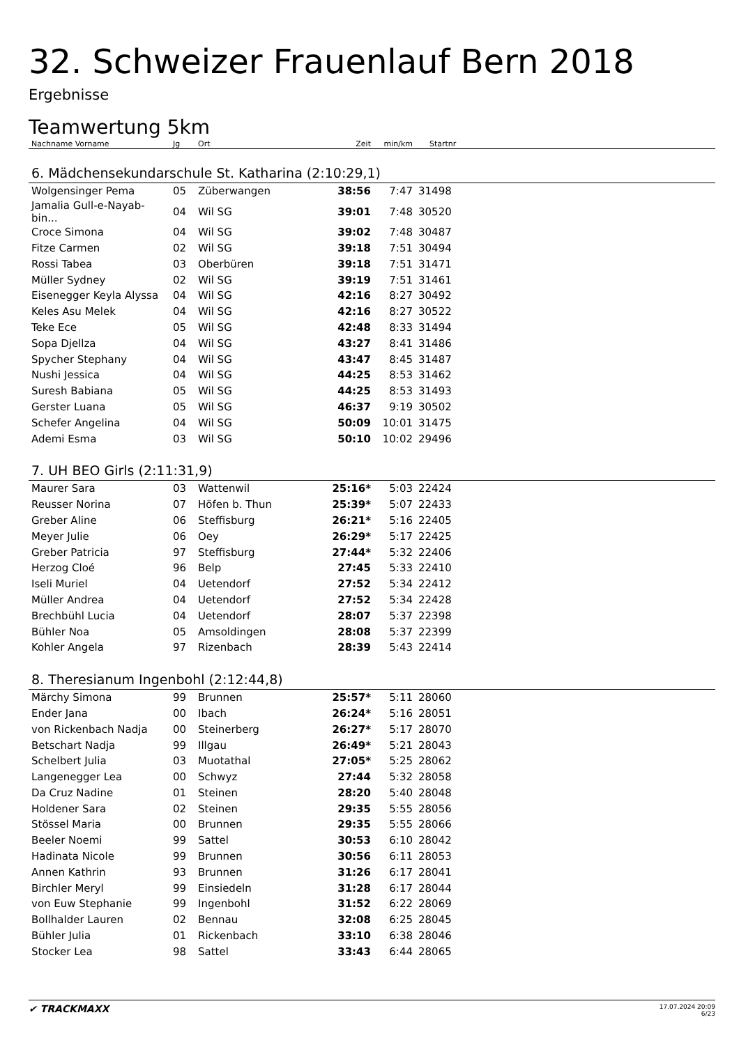32. Schweizer Frauenlauf Bern 2018
Ergebnisse
Teamwertung 5km
| Nachname Vorname | Jg | Ort | Zeit | min/km | Startnr | |
| --- | --- | --- | --- | --- | --- | --- |
| 6. Mädchensekundarschule St. Katharina (2:10:29,1) | | | | | | |
| Wolgensinger Pema | 05 | Züberwangen | 38:56 | 7:47 | 31498 | |
| Jamalia Gull-e-Nayab-bin... | 04 | Wil SG | 39:01 | 7:48 | 30520 | |
| Croce Simona | 04 | Wil SG | 39:02 | 7:48 | 30487 | |
| Fitze Carmen | 02 | Wil SG | 39:18 | 7:51 | 30494 | |
| Rossi Tabea | 03 | Oberbüren | 39:18 | 7:51 | 31471 | |
| Müller Sydney | 02 | Wil SG | 39:19 | 7:51 | 31461 | |
| Eisenegger Keyla Alyssa | 04 | Wil SG | 42:16 | 8:27 | 30492 | |
| Keles Asu Melek | 04 | Wil SG | 42:16 | 8:27 | 30522 | |
| Teke Ece | 05 | Wil SG | 42:48 | 8:33 | 31494 | |
| Sopa Djellza | 04 | Wil SG | 43:27 | 8:41 | 31486 | |
| Spycher Stephany | 04 | Wil SG | 43:47 | 8:45 | 31487 | |
| Nushi Jessica | 04 | Wil SG | 44:25 | 8:53 | 31462 | |
| Suresh Babiana | 05 | Wil SG | 44:25 | 8:53 | 31493 | |
| Gerster Luana | 05 | Wil SG | 46:37 | 9:19 | 30502 | |
| Schefer Angelina | 04 | Wil SG | 50:09 | 10:01 | 31475 | |
| Ademi Esma | 03 | Wil SG | 50:10 | 10:02 | 29496 | |
| 7. UH BEO Girls (2:11:31,9) | | | | | | |
| Maurer Sara | 03 | Wattenwil | 25:16* | 5:03 | 22424 | |
| Reusser Norina | 07 | Höfen b. Thun | 25:39* | 5:07 | 22433 | |
| Greber Aline | 06 | Steffisburg | 26:21* | 5:16 | 22405 | |
| Meyer Julie | 06 | Oey | 26:29* | 5:17 | 22425 | |
| Greber Patricia | 97 | Steffisburg | 27:44* | 5:32 | 22406 | |
| Herzog Cloé | 96 | Belp | 27:45 | 5:33 | 22410 | |
| Iseli Muriel | 04 | Uetendorf | 27:52 | 5:34 | 22412 | |
| Müller Andrea | 04 | Uetendorf | 27:52 | 5:34 | 22428 | |
| Brechbühl Lucia | 04 | Uetendorf | 28:07 | 5:37 | 22398 | |
| Bühler Noa | 05 | Amsoldingen | 28:08 | 5:37 | 22399 | |
| Kohler Angela | 97 | Rizenbach | 28:39 | 5:43 | 22414 | |
| 8. Theresianum Ingenbohl (2:12:44,8) | | | | | | |
| Märchy Simona | 99 | Brunnen | 25:57* | 5:11 | 28060 | |
| Ender Jana | 00 | Ibach | 26:24* | 5:16 | 28051 | |
| von Rickenbach Nadja | 00 | Steinerberg | 26:27* | 5:17 | 28070 | |
| Betschart Nadja | 99 | Illgau | 26:49* | 5:21 | 28043 | |
| Schelbert Julia | 03 | Muotathal | 27:05* | 5:25 | 28062 | |
| Langenegger Lea | 00 | Schwyz | 27:44 | 5:32 | 28058 | |
| Da Cruz Nadine | 01 | Steinen | 28:20 | 5:40 | 28048 | |
| Holdener Sara | 02 | Steinen | 29:35 | 5:55 | 28056 | |
| Stössel Maria | 00 | Brunnen | 29:35 | 5:55 | 28066 | |
| Beeler Noemi | 99 | Sattel | 30:53 | 6:10 | 28042 | |
| Hadinata Nicole | 99 | Brunnen | 30:56 | 6:11 | 28053 | |
| Annen Kathrin | 93 | Brunnen | 31:26 | 6:17 | 28041 | |
| Birchler Meryl | 99 | Einsiedeln | 31:28 | 6:17 | 28044 | |
| von Euw Stephanie | 99 | Ingenbohl | 31:52 | 6:22 | 28069 | |
| Bollhalder Lauren | 02 | Bennau | 32:08 | 6:25 | 28045 | |
| Bühler Julia | 01 | Rickenbach | 33:10 | 6:38 | 28046 | |
| Stocker Lea | 98 | Sattel | 33:43 | 6:44 | 28065 | |
✔ TRACKMAXX
17.07.2024 20:09
6/23